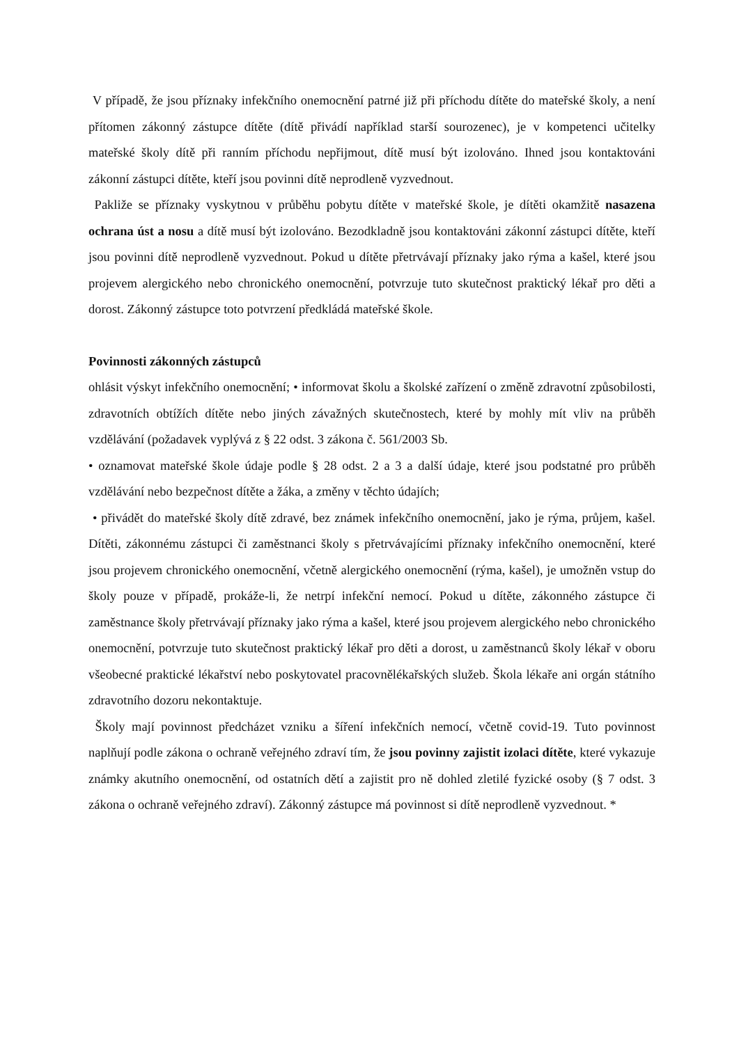V případě, že jsou příznaky infekčního onemocnění patrné již při příchodu dítěte do mateřské školy, a není přítomen zákonný zástupce dítěte (dítě přivádí například starší sourozenec), je v kompetenci učitelky mateřské školy dítě při ranním příchodu nepřijmout, dítě musí být izolováno. Ihned jsou kontaktováni zákonní zástupci dítěte, kteří jsou povinni dítě neprodleně vyzvednout.
Pakliže se příznaky vyskytnou v průběhu pobytu dítěte v mateřské škole, je dítěti okamžitě nasazena ochrana úst a nosu a dítě musí být izolováno. Bezodkladně jsou kontaktováni zákonní zástupci dítěte, kteří jsou povinni dítě neprodleně vyzvednout. Pokud u dítěte přetrvávají příznaky jako rýma a kašel, které jsou projevem alergického nebo chronického onemocnění, potvrzuje tuto skutečnost praktický lékař pro děti a dorost. Zákonný zástupce toto potvrzení předkládá mateřské škole.
Povinnosti zákonných zástupců
ohlásit výskyt infekčního onemocnění; • informovat školu a školské zařízení o změně zdravotní způsobilosti, zdravotních obtížích dítěte nebo jiných závažných skutečnostech, které by mohly mít vliv na průběh vzdělávání (požadavek vyplývá z § 22 odst. 3 zákona č. 561/2003 Sb.
• oznamovat mateřské škole údaje podle § 28 odst. 2 a 3 a další údaje, které jsou podstatné pro průběh vzdělávání nebo bezpečnost dítěte a žáka, a změny v těchto údajích;
• přivádět do mateřské školy dítě zdravé, bez známek infekčního onemocnění, jako je rýma, průjem, kašel. Dítěti, zákonnému zástupci či zaměstnanci školy s přetrvávajícími příznaky infekčního onemocnění, které jsou projevem chronického onemocnění, včetně alergického onemocnění (rýma, kašel), je umožněn vstup do školy pouze v případě, prokáže-li, že netrpí infekční nemocí. Pokud u dítěte, zákonného zástupce či zaměstnance školy přetrvávají příznaky jako rýma a kašel, které jsou projevem alergického nebo chronického onemocnění, potvrzuje tuto skutečnost praktický lékař pro děti a dorost, u zaměstnanců školy lékař v oboru všeobecné praktické lékařství nebo poskytovatel pracovnělékařských služeb. Škola lékaře ani orgán státního zdravotního dozoru nekontaktuje.
Školy mají povinnost předcházet vzniku a šíření infekčních nemocí, včetně covid-19. Tuto povinnost naplňují podle zákona o ochraně veřejného zdraví tím, že jsou povinny zajistit izolaci dítěte, které vykazuje známky akutního onemocnění, od ostatních dětí a zajistit pro ně dohled zletilé fyzické osoby (§ 7 odst. 3 zákona o ochraně veřejného zdraví). Zákonný zástupce má povinnost si dítě neprodleně vyzvednout. *